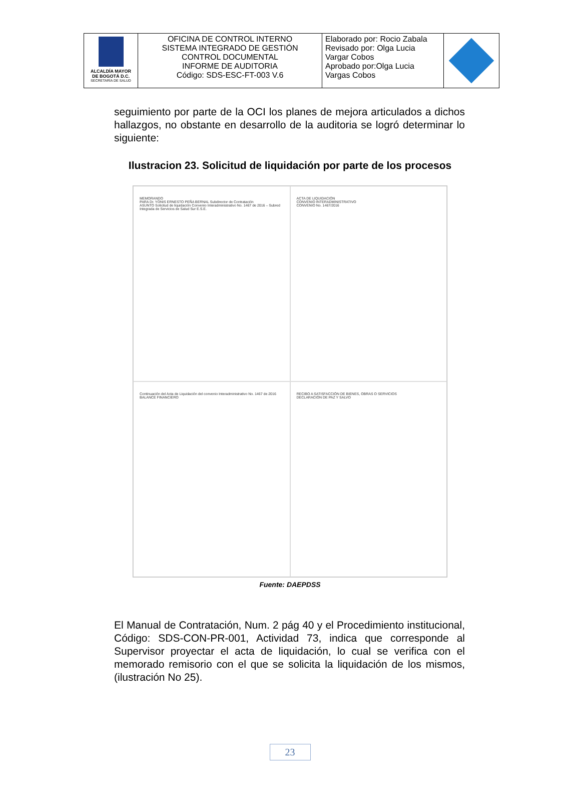| ALCALDÍA MAYOR DE BOGOTÁ D.C. SECRETARÍA DE SALUD | OFICINA DE CONTROL INTERNO SISTEMA INTEGRADO DE GESTIÓN CONTROL DOCUMENTAL INFORME DE AUDITORIA Código: SDS-ESC-FT-003 V.6 | Elaborado por: Rocio Zabala Revisado por: Olga Lucia Vargar Cobos Aprobado por:Olga Lucia Vargas Cobos | |
seguimiento por parte de la OCI los planes de mejora articulados a dichos hallazgos, no obstante en desarrollo de la auditoria se logró determinar lo siguiente:
Ilustracion 23. Solicitud de liquidación por parte de los procesos
MEMORANDO
PARA Dr. YONIS ERNESTO PEÑA BERNAL Subdirector de Contratación
ASUNTO Solicitud de liquidación Convenio Interadministrativo No. 1467 de 2016 – Subred Integrada de Servicios de Salud Sur E.S.E.
ACTA DE LIQUIDACIÓN
CONVENIO INTERADMINISTRATIVO
CONVENIO No. 1467/2016
Continuación del Acta de Liquidación del convenio Interadministrativo No. 1467 de 2016
BALANCE FINANCIERO
RECIBO A SATISFACCIÓN DE BIENES, OBRAS O SERVICIOS
DECLARACIÓN DE PAZ Y SALVO
Fuente: DAEPDSS
El Manual de Contratación, Num. 2 pág 40 y el Procedimiento institucional, Código: SDS-CON-PR-001, Actividad 73, indica que corresponde al Supervisor proyectar el acta de liquidación, lo cual se verifica con el memorado remisorio con el que se solicita la liquidación de los mismos, (ilustración No 25).
23